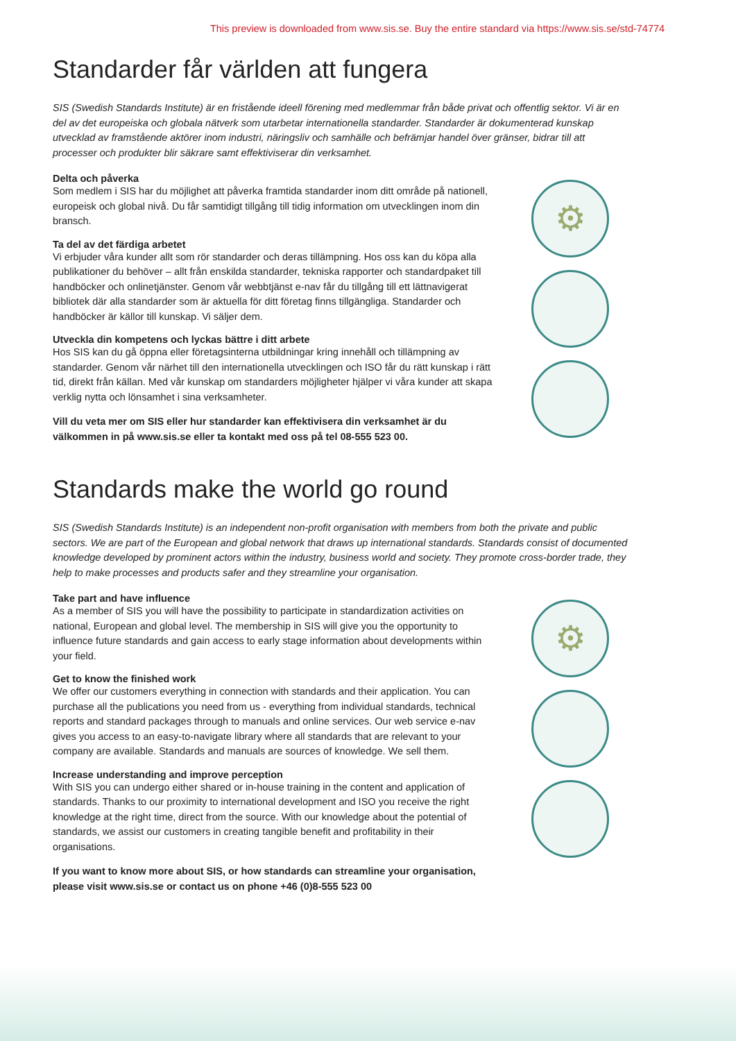This preview is downloaded from www.sis.se. Buy the entire standard via https://www.sis.se/std-74774
Standarder får världen att fungera
SIS (Swedish Standards Institute) är en fristående ideell förening med medlemmar från både privat och offentlig sektor. Vi är en del av det europeiska och globala nätverk som utarbetar internationella standarder. Standarder är dokumenterad kunskap utvecklad av framstående aktörer inom industri, näringsliv och samhälle och befrämjar handel över gränser, bidrar till att processer och produkter blir säkrare samt effektiviserar din verksamhet.
Delta och påverka
Som medlem i SIS har du möjlighet att påverka framtida standarder inom ditt område på nationell, europeisk och global nivå. Du får samtidigt tillgång till tidig information om utvecklingen inom din bransch.
Ta del av det färdiga arbetet
Vi erbjuder våra kunder allt som rör standarder och deras tillämpning. Hos oss kan du köpa alla publikationer du behöver – allt från enskilda standarder, tekniska rapporter och standard­paket till handböcker och onlinetjänster. Genom vår webbtjänst e-nav får du tillgång till ett lättnavigerat bibliotek där alla standarder som är aktuella för ditt företag finns tillgängliga. Standarder och handböcker är källor till kunskap. Vi säljer dem.
Utveckla din kompetens och lyckas bättre i ditt arbete
Hos SIS kan du gå öppna eller företagsinterna utbildningar kring innehåll och tillämpning av standarder. Genom vår närhet till den internationella utvecklingen och ISO får du rätt kunskap i rätt tid, direkt från källan. Med vår kunskap om standarders möjligheter hjälper vi våra kunder att skapa verklig nytta och lönsamhet i sina verksamheter.
Vill du veta mer om SIS eller hur standarder kan effektivisera din verksamhet är du välkommen in på www.sis.se eller ta kontakt med oss på tel 08-555 523 00.
⚙
Standards make the world go round
SIS (Swedish Standards Institute) is an independent non-profit organisation with members from both the private and public sectors. We are part of the European and global network that draws up international standards. Standards consist of documented knowledge developed by prominent actors within the industry, business world and society. They promote cross-border trade, they help to make processes and products safer and they streamline your organisation.
Take part and have influence
As a member of SIS you will have the possibility to participate in standardization activities on national, European and global level. The membership in SIS will give you the opportunity to influence future standards and gain access to early stage information about developments within your field.
Get to know the finished work
We offer our customers everything in connection with standards and their application. You can purchase all the publications you need from us - everything from individual standards, technical reports and standard packages through to manuals and online services. Our web service e-nav gives you access to an easy-to-navigate library where all standards that are relevant to your company are available. Standards and manuals are sources of knowledge. We sell them.
Increase understanding and improve perception
With SIS you can undergo either shared or in-house training in the content and application of standards. Thanks to our proximity to international development and ISO you receive the right knowledge at the right time, direct from the source. With our knowledge about the potential of standards, we assist our customers in creating tangible benefit and profitability in their organisations.
If you want to know more about SIS, or how standards can streamline your organisation, please visit www.sis.se or contact us on phone +46 (0)8-555 523 00
⚙